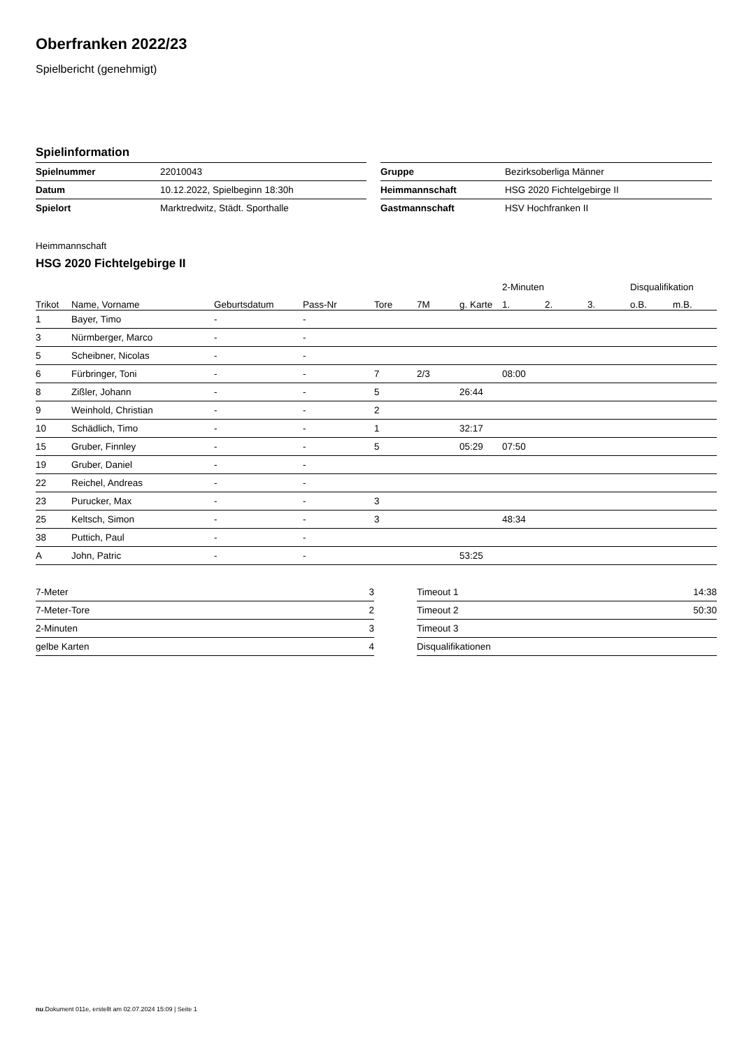Oberfranken 2022/23
Spielbericht (genehmigt)
Spielinformation
| Spielnummer | 22010043 |
| Datum | 10.12.2022, Spielbeginn 18:30h |
| Spielort | Marktredwitz, Städt. Sporthalle |
| Gruppe | Bezirksoberliga Männer |
| Heimmannschaft | HSG 2020 Fichtelgebirge II |
| Gastmannschaft | HSV Hochfranken II |
Heimmannschaft
HSG 2020 Fichtelgebirge II
| | | | | | | | 2-Minuten | | | Disqualifikation | |
| --- | --- | --- | --- | --- | --- | --- | --- | --- | --- | --- | --- |
| Trikot | Name, Vorname | Geburtsdatum | Pass-Nr | Tore | 7M | g. Karte | 1. | 2. | 3. | o.B. | m.B. |
| 1 | Bayer, Timo | - | - | | | | | | | | |
| 3 | Nürmberger, Marco | - | - | | | | | | | | |
| 5 | Scheibner, Nicolas | - | - | | | | | | | | |
| 6 | Fürbringer, Toni | - | - | 7 | 2/3 | | 08:00 | | | | |
| 8 | Zißler, Johann | - | - | 5 | | 26:44 | | | | | |
| 9 | Weinhold, Christian | - | - | 2 | | | | | | | |
| 10 | Schädlich, Timo | - | - | 1 | | 32:17 | | | | | |
| 15 | Gruber, Finnley | - | - | 5 | | 05:29 | 07:50 | | | | |
| 19 | Gruber, Daniel | - | - | | | | | | | | |
| 22 | Reichel, Andreas | - | - | | | | | | | | |
| 23 | Purucker, Max | - | - | 3 | | | | | | | |
| 25 | Keltsch, Simon | - | - | 3 | | | 48:34 | | | | |
| 38 | Puttich, Paul | - | - | | | | | | | | |
| A | John, Patric | - | - | | | 53:25 | | | | | |
| 7-Meter | 3 |
| 7-Meter-Tore | 2 |
| 2-Minuten | 3 |
| gelbe Karten | 4 |
| Timeout 1 | 14:38 |
| Timeout 2 | 50:30 |
| Timeout 3 | |
| Disqualifikationen | |
nu.Dokument 011e, erstellt am 02.07.2024 15:09 | Seite 1